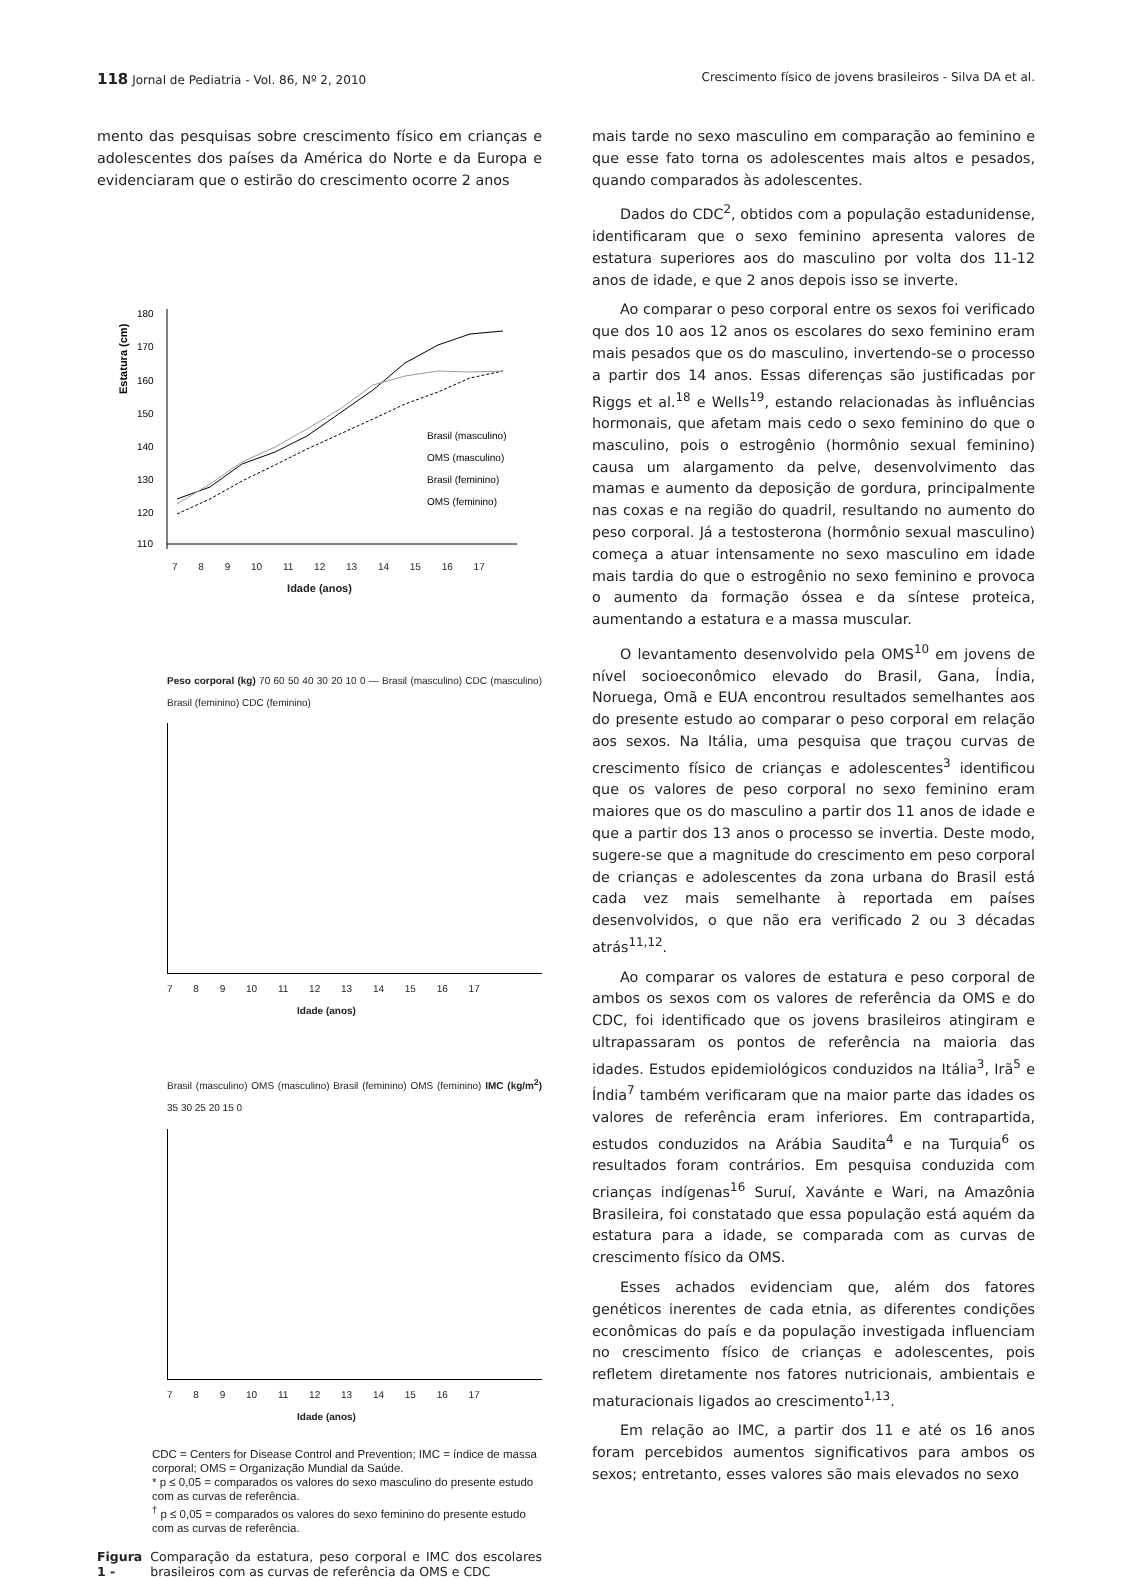118 Jornal de Pediatria - Vol. 86, Nº 2, 2010 Crescimento físico de jovens brasileiros - Silva DA et al.
mento das pesquisas sobre crescimento físico em crianças e adolescentes dos países da América do Norte e da Europa e evidenciaram que o estirão do crescimento ocorre 2 anos
Estatura (cm)
180
170
160
150
140
130
120
110
Brasil (masculino)
OMS (masculino)
Brasil (feminino)
OMS (feminino)
7 8 9 10 11 12 13 14 15 16 17
Idade (anos)
Peso corporal (kg) 70 60 50 40 30 20 10 0 — Brasil (masculino) CDC (masculino) Brasil (feminino) CDC (feminino)
7 8 9 10 11 12 13 14 15 16 17
Idade (anos)
Brasil (masculino) OMS (masculino) Brasil (feminino) OMS (feminino) IMC (kg/m<sup>2</sup>) 35 30 25 20 15 0
7 8 9 10 11 12 13 14 15 16 17
Idade (anos)
CDC = Centers for Disease Control and Prevention; IMC = índice de massa corporal; OMS = Organização Mundial da Saúde.
* p ≤ 0,05 = comparados os valores do sexo masculino do presente estudo com as curvas de referência.
<sup>†</sup> p ≤ 0,05 = comparados os valores do sexo feminino do presente estudo com as curvas de referência.
Figura 1 - Comparação da estatura, peso corporal e IMC dos escolares brasileiros com as curvas de referência da OMS e CDC
mais tarde no sexo masculino em comparação ao feminino e que esse fato torna os adolescentes mais altos e pesados, quando comparados às adolescentes.
Dados do CDC<sup>2</sup>, obtidos com a população estadunidense, identificaram que o sexo feminino apresenta valores de estatura superiores aos do masculino por volta dos 11-12 anos de idade, e que 2 anos depois isso se inverte.
Ao comparar o peso corporal entre os sexos foi verificado que dos 10 aos 12 anos os escolares do sexo feminino eram mais pesados que os do masculino, invertendo-se o processo a partir dos 14 anos. Essas diferenças são justificadas por Riggs et al.<sup>18</sup> e Wells<sup>19</sup>, estando relacionadas às influências hormonais, que afetam mais cedo o sexo feminino do que o masculino, pois o estrogênio (hormônio sexual feminino) causa um alargamento da pelve, desenvolvimento das mamas e aumento da deposição de gordura, principalmente nas coxas e na região do quadril, resultando no aumento do peso corporal. Já a testosterona (hormônio sexual masculino) começa a atuar intensamente no sexo masculino em idade mais tardia do que o estrogênio no sexo feminino e provoca o aumento da formação óssea e da síntese proteica, aumentando a estatura e a massa muscular.
O levantamento desenvolvido pela OMS<sup>10</sup> em jovens de nível socioeconômico elevado do Brasil, Gana, Índia, Noruega, Omã e EUA encontrou resultados semelhantes aos do presente estudo ao comparar o peso corporal em relação aos sexos. Na Itália, uma pesquisa que traçou curvas de crescimento físico de crianças e adolescentes<sup>3</sup> identificou que os valores de peso corporal no sexo feminino eram maiores que os do masculino a partir dos 11 anos de idade e que a partir dos 13 anos o processo se invertia. Deste modo, sugere-se que a magnitude do crescimento em peso corporal de crianças e adolescentes da zona urbana do Brasil está cada vez mais semelhante à reportada em países desenvolvidos, o que não era verificado 2 ou 3 décadas atrás<sup>11,12</sup>.
Ao comparar os valores de estatura e peso corporal de ambos os sexos com os valores de referência da OMS e do CDC, foi identificado que os jovens brasileiros atingiram e ultrapassaram os pontos de referência na maioria das idades. Estudos epidemiológicos conduzidos na Itália<sup>3</sup>, Irã<sup>5</sup> e Índia<sup>7</sup> também verificaram que na maior parte das idades os valores de referência eram inferiores. Em contrapartida, estudos conduzidos na Arábia Saudita<sup>4</sup> e na Turquia<sup>6</sup> os resultados foram contrários. Em pesquisa conduzida com crianças indígenas<sup>16</sup> Suruí, Xavánte e Wari, na Amazônia Brasileira, foi constatado que essa população está aquém da estatura para a idade, se comparada com as curvas de crescimento físico da OMS.
Esses achados evidenciam que, além dos fatores genéticos inerentes de cada etnia, as diferentes condições econômicas do país e da população investigada influenciam no crescimento físico de crianças e adolescentes, pois refletem diretamente nos fatores nutricionais, ambientais e maturacionais ligados ao crescimento<sup>1,13</sup>.
Em relação ao IMC, a partir dos 11 e até os 16 anos foram percebidos aumentos significativos para ambos os sexos; entretanto, esses valores são mais elevados no sexo